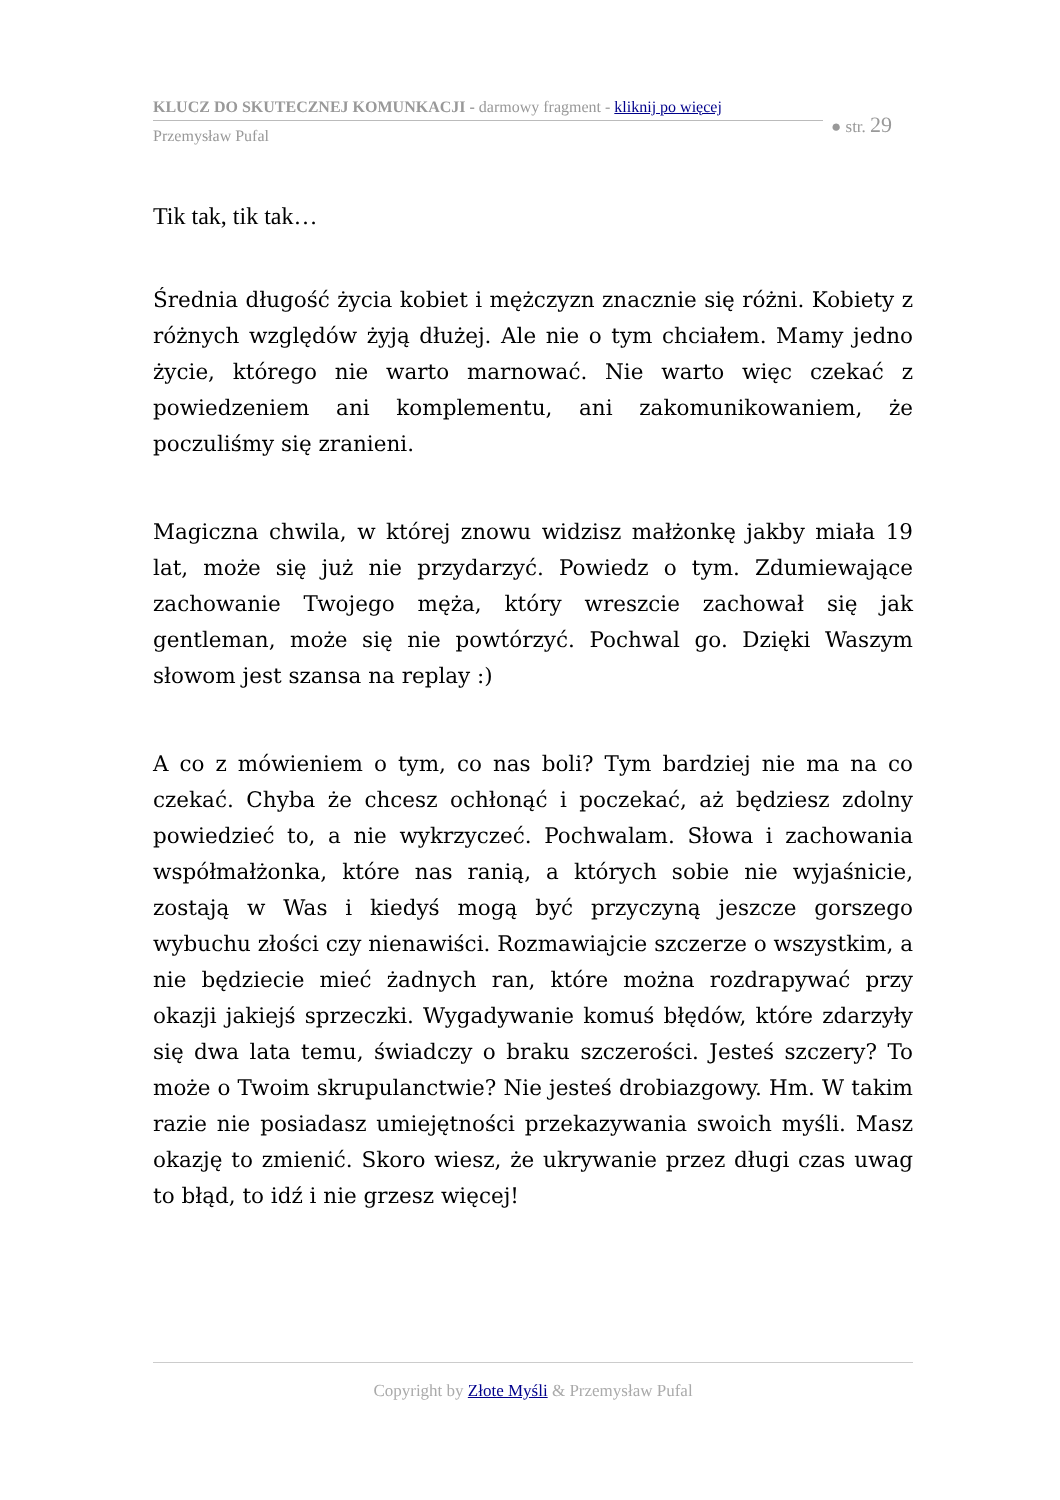KLUCZ DO SKUTECZNEJ KOMUNKACJI - darmowy fragment - kliknij po więcej
Przemysław Pufal
● str. 29
Tik tak, tik tak…
Średnia długość życia kobiet i mężczyzn znacznie się różni. Kobiety z różnych względów żyją dłużej. Ale nie o tym chciałem. Mamy jedno życie, którego nie warto marnować. Nie warto więc czekać z powiedzeniem ani komplementu, ani zakomunikowaniem, że poczuliśmy się zranieni.
Magiczna chwila, w której znowu widzisz małżonkę jakby miała 19 lat, może się już nie przydarzyć. Powiedz o tym. Zdumiewające zachowanie Twojego męża, który wreszcie zachował się jak gentleman, może się nie powtórzyć. Pochwal go. Dzięki Waszym słowom jest szansa na replay :)
A co z mówieniem o tym, co nas boli? Tym bardziej nie ma na co czekać. Chyba że chcesz ochłonąć i poczekać, aż będziesz zdolny powiedzieć to, a nie wykrzyczeć. Pochwalam. Słowa i zachowania współmałżonka, które nas ranią, a których sobie nie wyjaśnicie, zostają w Was i kiedyś mogą być przyczyną jeszcze gorszego wybuchu złości czy nienawiści. Rozmawiajcie szczerze o wszystkim, a nie będziecie mieć żadnych ran, które można rozdrapywać przy okazji jakiejś sprzeczki. Wygadywanie komuś błędów, które zdarzyły się dwa lata temu, świadczy o braku szczerości. Jesteś szczery? To może o Twoim skrupulanctwie? Nie jesteś drobiazgowy. Hm. W takim razie nie posiadasz umiejętności przekazywania swoich myśli. Masz okazję to zmienić. Skoro wiesz, że ukrywanie przez długi czas uwag to błąd, to idź i nie grzesz więcej!
Copyright by Złote Myśli & Przemysław Pufal